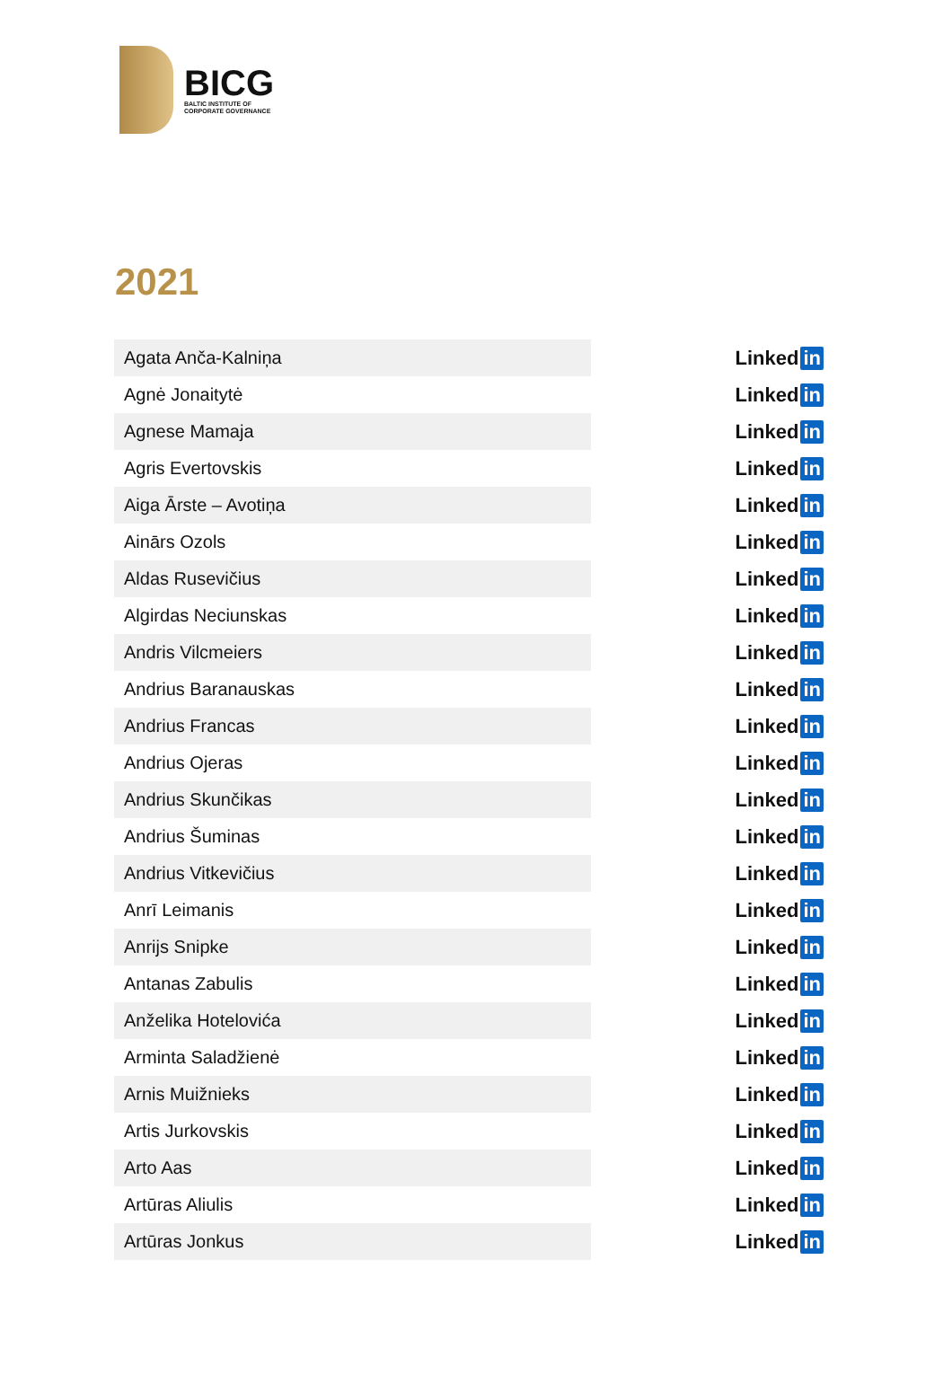BICG
BALTIC INSTITUTE OF
CORPORATE GOVERNANCE
2021
| Agata Anča-Kalniņa | Linked in |
| Agnė Jonaitytė | Linked in |
| Agnese Mamaja | Linked in |
| Agris Evertovskis | Linked in |
| Aiga Ārste – Avotiņa | Linked in |
| Ainārs Ozols | Linked in |
| Aldas Rusevičius | Linked in |
| Algirdas Neciunskas | Linked in |
| Andris Vilcmeiers | Linked in |
| Andrius Baranauskas | Linked in |
| Andrius Francas | Linked in |
| Andrius Ojeras | Linked in |
| Andrius Skunčikas | Linked in |
| Andrius Šuminas | Linked in |
| Andrius Vitkevičius | Linked in |
| Anrī Leimanis | Linked in |
| Anrijs Snipke | Linked in |
| Antanas Zabulis | Linked in |
| Anželika Hotelovića | Linked in |
| Arminta Saladžienė | Linked in |
| Arnis Muižnieks | Linked in |
| Artis Jurkovskis | Linked in |
| Arto Aas | Linked in |
| Artūras Aliulis | Linked in |
| Artūras Jonkus | Linked in |